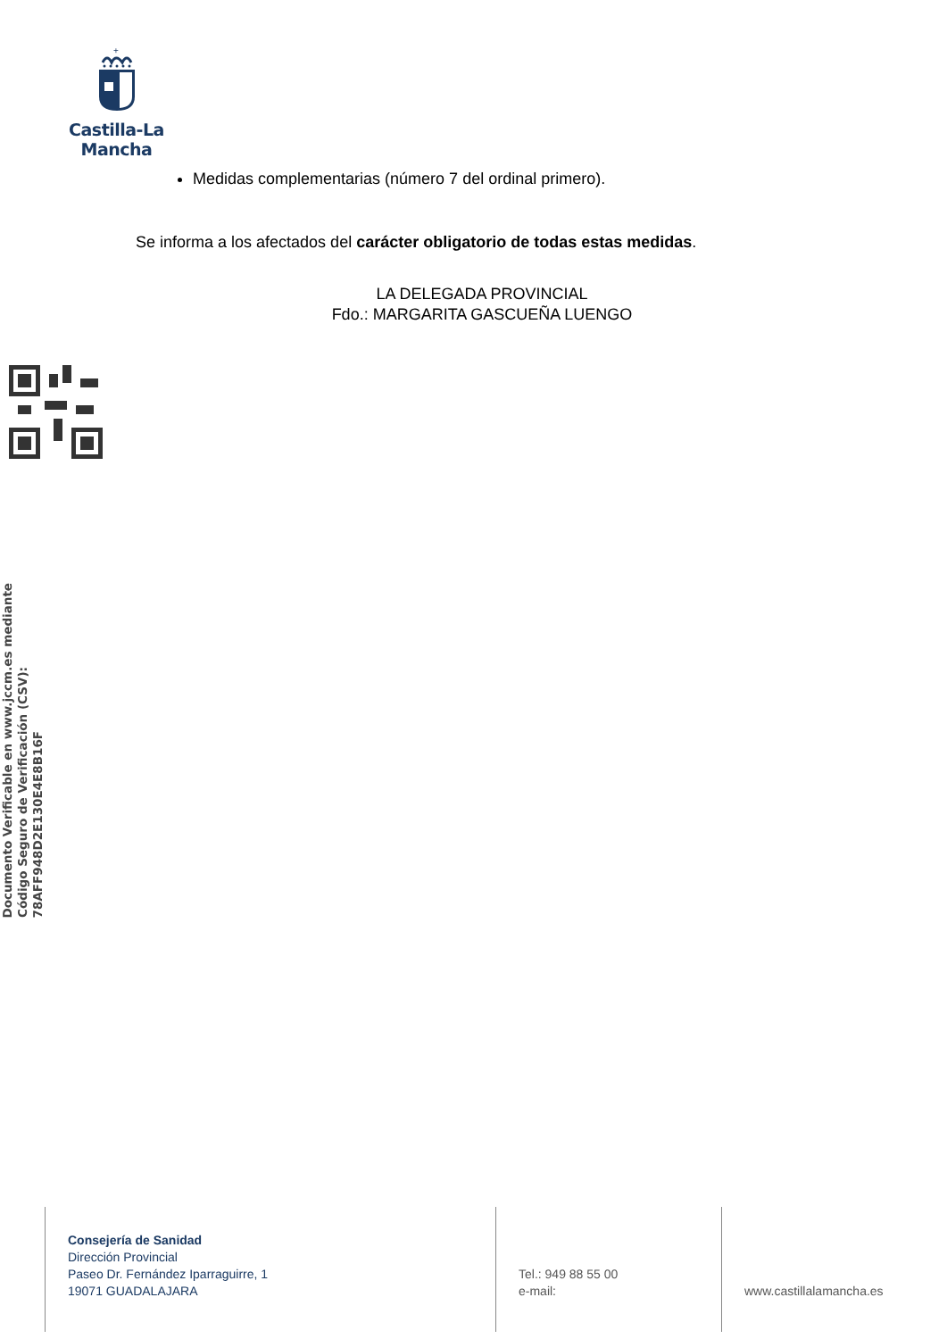+
Castilla-La Mancha
Medidas complementarias (número 7 del ordinal primero).
Se informa a los afectados del carácter obligatorio de todas estas medidas.
LA DELEGADA PROVINCIAL
Fdo.: MARGARITA GASCUEÑA LUENGO
Documento Verificable en www.jccm.es mediante
Código Seguro de Verificación (CSV): 78AFF948D2E130E4E8B16F
Consejería de Sanidad
Dirección Provincial
Paseo Dr. Fernández Iparraguirre, 1
19071 GUADALAJARA
Tel.: 949 88 55 00
e-mail:
www.castillalamancha.es